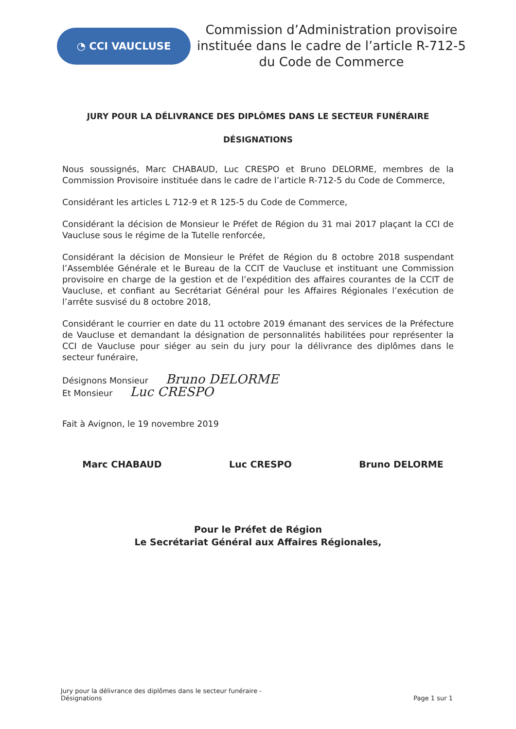◔ CCI VAUCLUSE
Commission d’Administration provisoire instituée dans le cadre de l’article R-712-5 du Code de Commerce
JURY POUR LA DÉLIVRANCE DES DIPLÔMES DANS LE SECTEUR FUNÉRAIRE
DÉSIGNATIONS
Nous soussignés, Marc CHABAUD, Luc CRESPO et Bruno DELORME, membres de la Commission Provisoire instituée dans le cadre de l’article R-712-5 du Code de Commerce,
Considérant les articles L 712-9 et R 125-5 du Code de Commerce,
Considérant la décision de Monsieur le Préfet de Région du 31 mai 2017 plaçant la CCI de Vaucluse sous le régime de la Tutelle renforcée,
Considérant la décision de Monsieur le Préfet de Région du 8 octobre 2018 suspendant l’Assemblée Générale et le Bureau de la CCIT de Vaucluse et instituant une Commission provisoire en charge de la gestion et de l’expédition des affaires courantes de la CCIT de Vaucluse, et confiant au Secrétariat Général pour les Affaires Régionales l’exécution de l’arrête susvisé du 8 octobre 2018,
Considérant le courrier en date du 11 octobre 2019 émanant des services de la Préfecture de Vaucluse et demandant la désignation de personnalités habilitées pour représenter la CCI de Vaucluse pour siéger au sein du jury pour la délivrance des diplômes dans le secteur funéraire,
Désignons Monsieur Bruno DELORME
Et Monsieur Luc CRESPO
Fait à Avignon, le 19 novembre 2019
Marc CHABAUD Luc CRESPO Bruno DELORME
Pour le Préfet de Région
Le Secrétariat Général aux Affaires Régionales,
Jury pour la délivrance des diplômes dans le secteur funéraire -
Désignations Page 1 sur 1